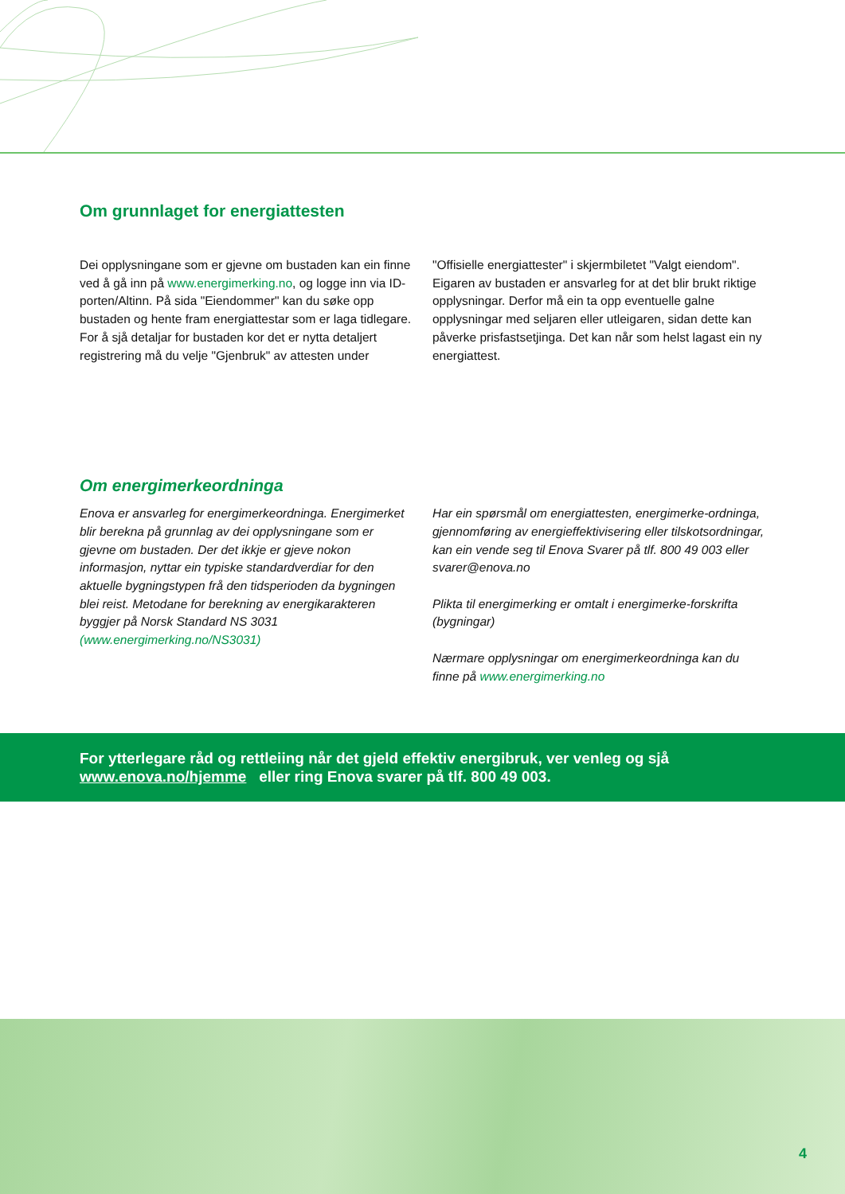Om grunnlaget for energiattesten
Dei opplysningane som er gjevne om bustaden kan ein finne ved å gå inn på www.energimerking.no, og logge inn via ID-porten/Altinn. På sida "Eiendommer" kan du søke opp bustaden og hente fram energiattestar som er laga tidlegare. For å sjå detaljar for bustaden kor det er nytta detaljert registrering må du velje "Gjenbruk" av attesten under
"Offisielle energiattester" i skjermbiletet "Valgt eiendom". Eigaren av bustaden er ansvarleg for at det blir brukt riktige opplysningar. Derfor må ein ta opp eventuelle galne opplysningar med seljaren eller utleigaren, sidan dette kan påverke prisfastsetjinga. Det kan når som helst lagast ein ny energiattest.
Om energimerkeordninga
Enova er ansvarleg for energimerkeordninga. Energimerket blir berekna på grunnlag av dei opplysningane som er gjevne om bustaden. Der det ikkje er gjeve nokon informasjon, nyttar ein typiske standardverdiar for den aktuelle bygningstypen frå den tidsperioden da bygningen blei reist. Metodane for berekning av energikarakteren byggjer på Norsk Standard NS 3031
(www.energimerking.no/NS3031)
Har ein spørsmål om energiattesten, energimerke-ordninga, gjennomføring av energieffektivisering eller tilskotsordningar, kan ein vende seg til Enova Svarer på tlf. 800 49 003 eller svarer@enova.no
Plikta til energimerking er omtalt i energimerke-forskrifta (bygningar)
Nærmare opplysningar om energimerkeordninga kan du finne på www.energimerking.no
For ytterlegare råd og rettleiing når det gjeld effektiv energibruk, ver venleg og sjå
www.enova.no/hjemme eller ring Enova svarer på tlf. 800 49 003.
4